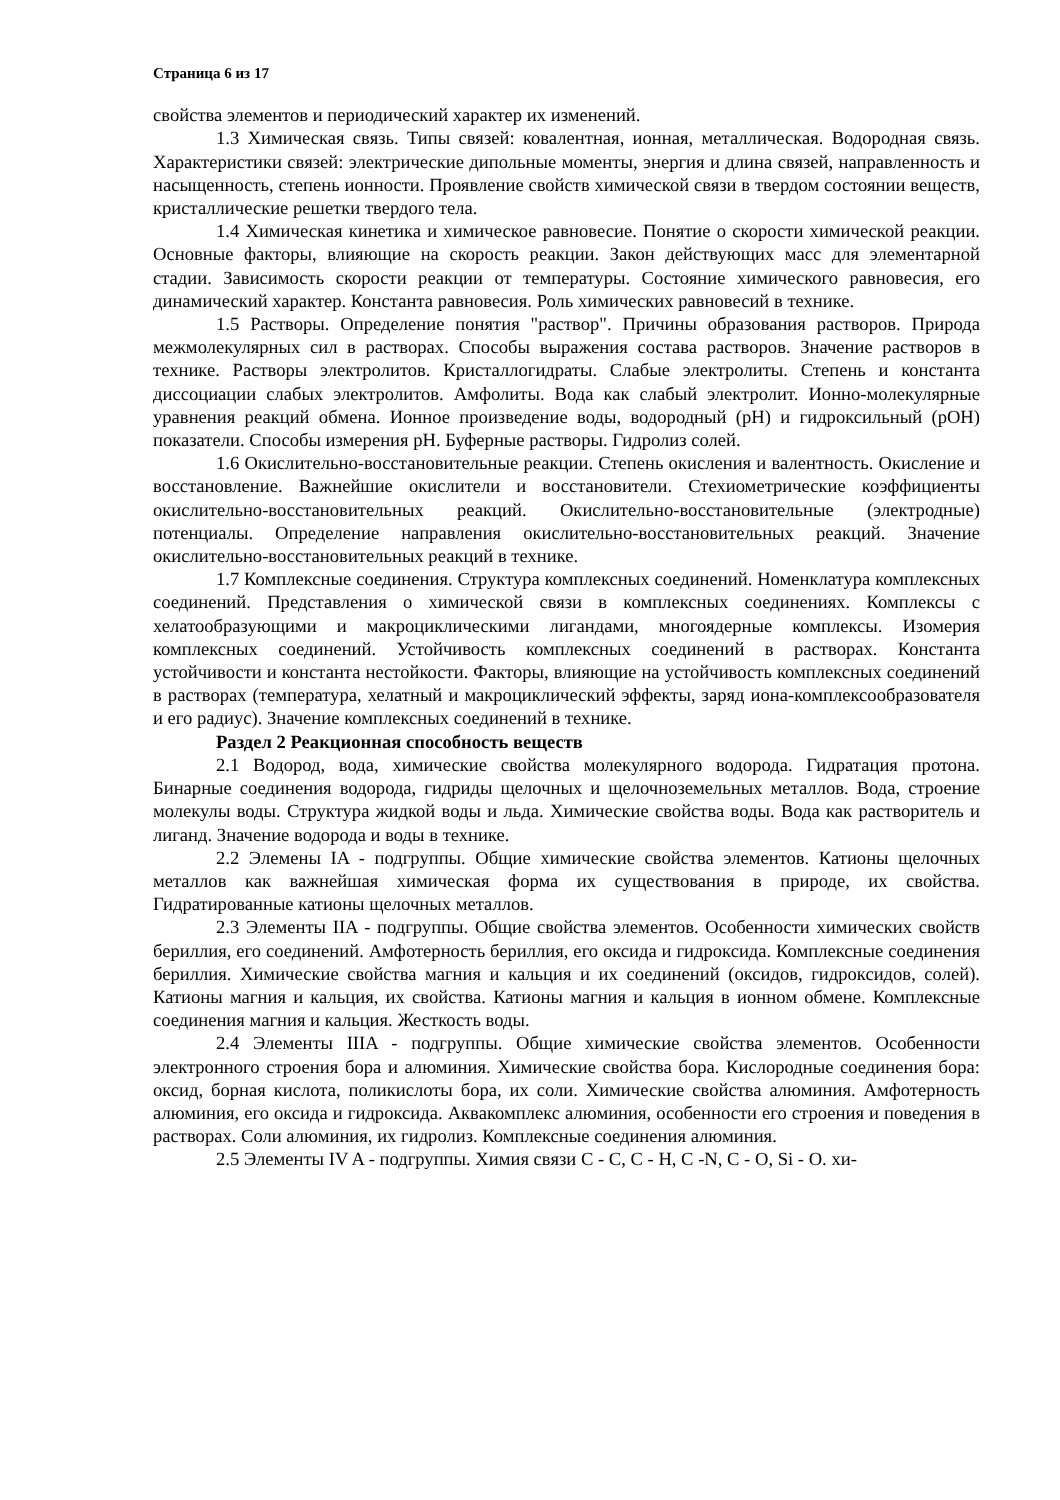Страница 6 из 17
свойства элементов и периодический характер их изменений.
1.3 Химическая связь. Типы связей: ковалентная, ионная, металлическая. Водородная связь. Характеристики связей: электрические дипольные моменты, энергия и длина связей, направленность и насыщенность, степень ионности. Проявление свойств химической связи в твердом состоянии веществ, кристаллические решетки твердого тела.
1.4 Химическая кинетика и химическое равновесие. Понятие о скорости химической реакции. Основные факторы, влияющие на скорость реакции. Закон действующих масс для элементарной стадии. Зависимость скорости реакции от температуры. Состояние химического равновесия, его динамический характер. Константа равновесия. Роль химических равновесий в технике.
1.5 Растворы. Определение понятия "раствор". Причины образования растворов. Природа межмолекулярных сил в растворах. Способы выражения состава растворов. Значение растворов в технике. Растворы электролитов. Кристаллогидраты. Слабые электролиты. Степень и константа диссоциации слабых электролитов. Амфолиты. Вода как слабый электролит. Ионно-молекулярные уравнения реакций обмена. Ионное произведение воды, водородный (pH) и гидроксильный (pOH) показатели. Способы измерения pH. Буферные растворы. Гидролиз солей.
1.6 Окислительно-восстановительные реакции. Степень окисления и валентность. Окисление и восстановление. Важнейшие окислители и восстановители. Стехиометрические коэффициенты окислительно-восстановительных реакций. Окислительно-восстановительные (электродные) потенциалы. Определение направления окислительно-восстановительных реакций. Значение окислительно-восстановительных реакций в технике.
1.7 Комплексные соединения. Структура комплексных соединений. Номенклатура комплексных соединений. Представления о химической связи в комплексных соединениях. Комплексы с хелатообразующими и макроциклическими лигандами, многоядерные комплексы. Изомерия комплексных соединений. Устойчивость комплексных соединений в растворах. Константа устойчивости и константа нестойкости. Факторы, влияющие на устойчивость комплексных соединений в растворах (температура, хелатный и макроциклический эффекты, заряд иона-комплексообразователя и его радиус). Значение комплексных соединений в технике.
Раздел 2 Реакционная способность веществ
2.1 Водород, вода, химические свойства молекулярного водорода. Гидратация протона. Бинарные соединения водорода, гидриды щелочных и щелочноземельных металлов. Вода, строение молекулы воды. Структура жидкой воды и льда. Химические свойства воды. Вода как растворитель и лиганд. Значение водорода и воды в технике.
2.2 Элемены IA - подгруппы. Общие химические свойства элементов. Катионы щелочных металлов как важнейшая химическая форма их существования в природе, их свойства. Гидратированные катионы щелочных металлов.
2.3 Элементы IIA - подгруппы. Общие свойства элементов. Особенности химических свойств бериллия, его соединений. Амфотерность бериллия, его оксида и гидроксида. Комплексные соединения бериллия. Химические свойства магния и кальция и их соединений (оксидов, гидроксидов, солей). Катионы магния и кальция, их свойства. Катионы магния и кальция в ионном обмене. Комплексные соединения магния и кальция. Жесткость воды.
2.4 Элементы IIIA - подгруппы. Общие химические свойства элементов. Особенности электронного строения бора и алюминия. Химические свойства бора. Кислородные соединения бора: оксид, борная кислота, поликислоты бора, их соли. Химические свойства алюминия. Амфотерность алюминия, его оксида и гидроксида. Аквакомплекс алюминия, особенности его строения и поведения в растворах. Соли алюминия, их гидролиз. Комплексные соединения алюминия.
2.5 Элементы IV A - подгруппы. Химия связи C - C, C - H, C -N, C - O, Si - O. хи-